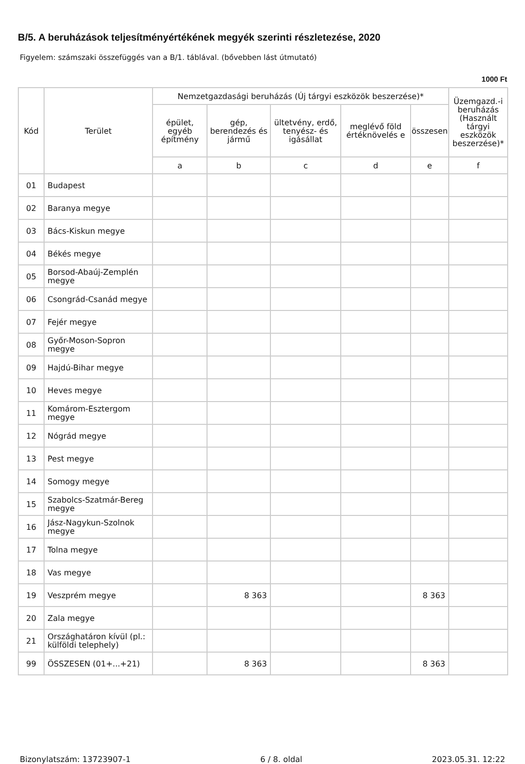B/5. A beruházások teljesítményértékének megyék szerinti részletezése, 2020
Figyelem: számszaki összefüggés van a B/1. táblával. (bővebben lást útmutató)
1000 Ft
| Kód | Terület | Nemzetgazdasági beruházás (Új tárgyi eszközök beszerzése)* | | | | | Üzemgazd.-i beruházás (Használt tárgyi eszközök beszerzése)* |
| --- | --- | --- | --- | --- | --- | --- | --- |
| | | épület, egyéb építmény | gép, berendezés és jármű | ültetvény, erdő, tenyész- és igásállat | meglévő föld értéknövelés e | összesen | |
| | | a | b | c | d | e | f |
| 01 | Budapest | | | | | | |
| 02 | Baranya megye | | | | | | |
| 03 | Bács-Kiskun megye | | | | | | |
| 04 | Békés megye | | | | | | |
| 05 | Borsod-Abaúj-Zemplén megye | | | | | | |
| 06 | Csongrád-Csanád megye | | | | | | |
| 07 | Fejér megye | | | | | | |
| 08 | Győr-Moson-Sopron megye | | | | | | |
| 09 | Hajdú-Bihar megye | | | | | | |
| 10 | Heves megye | | | | | | |
| 11 | Komárom-Esztergom megye | | | | | | |
| 12 | Nógrád megye | | | | | | |
| 13 | Pest megye | | | | | | |
| 14 | Somogy megye | | | | | | |
| 15 | Szabolcs-Szatmár-Bereg megye | | | | | | |
| 16 | Jász-Nagykun-Szolnok megye | | | | | | |
| 17 | Tolna megye | | | | | | |
| 18 | Vas megye | | | | | | |
| 19 | Veszprém megye | | 8 363 | | | 8 363 | |
| 20 | Zala megye | | | | | | |
| 21 | Országhatáron kívül (pl.: külföldi telephely) | | | | | | |
| 99 | ÖSSZESEN (01+...+21) | | 8 363 | | | 8 363 | |
Bizonylatszám: 13723907-1 6 / 8. oldal 2023.05.31. 12:22